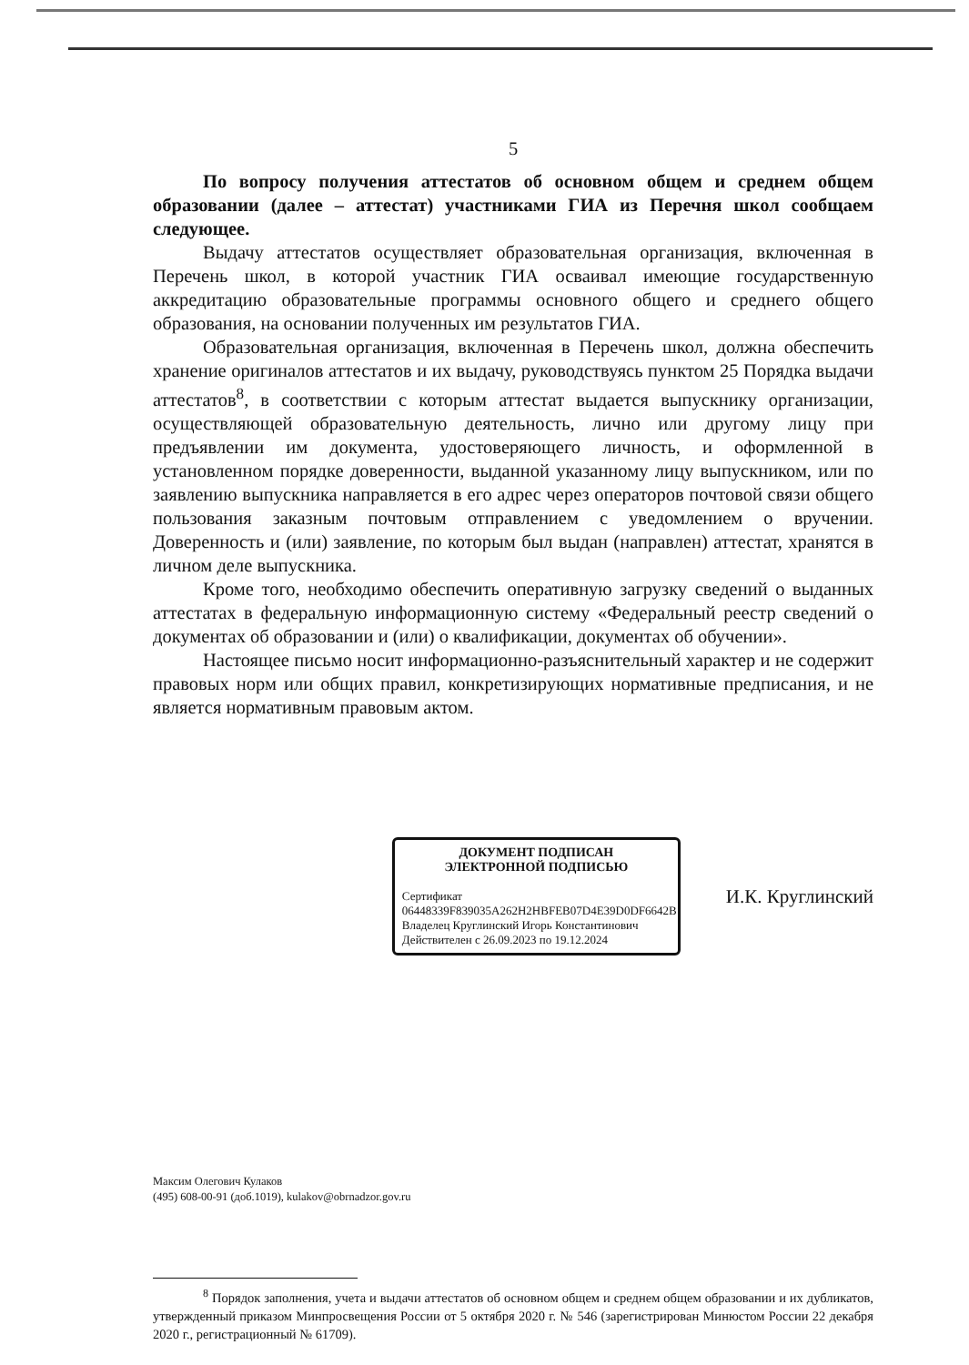5
По вопросу получения аттестатов об основном общем и среднем общем образовании (далее – аттестат) участниками ГИА из Перечня школ сообщаем следующее.
Выдачу аттестатов осуществляет образовательная организация, включенная в Перечень школ, в которой участник ГИА осваивал имеющие государственную аккредитацию образовательные программы основного общего и среднего общего образования, на основании полученных им результатов ГИА.
Образовательная организация, включенная в Перечень школ, должна обеспечить хранение оригиналов аттестатов и их выдачу, руководствуясь пунктом 25 Порядка выдачи аттестатов<sup>8</sup>, в соответствии с которым аттестат выдается выпускнику организации, осуществляющей образовательную деятельность, лично или другому лицу при предъявлении им документа, удостоверяющего личность, и оформленной в установленном порядке доверенности, выданной указанному лицу выпускником, или по заявлению выпускника направляется в его адрес через операторов почтовой связи общего пользования заказным почтовым отправлением с уведомлением о вручении. Доверенность и (или) заявление, по которым был выдан (направлен) аттестат, хранятся в личном деле выпускника.
Кроме того, необходимо обеспечить оперативную загрузку сведений о выданных аттестатах в федеральную информационную систему «Федеральный реестр сведений о документах об образовании и (или) о квалификации, документах об обучении».
Настоящее письмо носит информационно-разъяснительный характер и не содержит правовых норм или общих правил, конкретизирующих нормативные предписания, и не является нормативным правовым актом.
ДОКУМЕНТ ПОДПИСАН
ЭЛЕКТРОННОЙ ПОДПИСЬЮ
Сертификат 06448339F839035A262H2HBFEB07D4E39D0DF6642B
Владелец Круглинский Игорь Константинович
Действителен с 26.09.2023 по 19.12.2024
И.К. Круглинский
Максим Олегович Кулаков
(495) 608-00-91 (доб.1019), kulakov@obrnadzor.gov.ru
<sup>8</sup> Порядок заполнения, учета и выдачи аттестатов об основном общем и среднем общем образовании и их дубликатов, утвержденный приказом Минпросвещения России от 5 октября 2020 г. № 546 (зарегистрирован Минюстом России 22 декабря 2020 г., регистрационный № 61709).